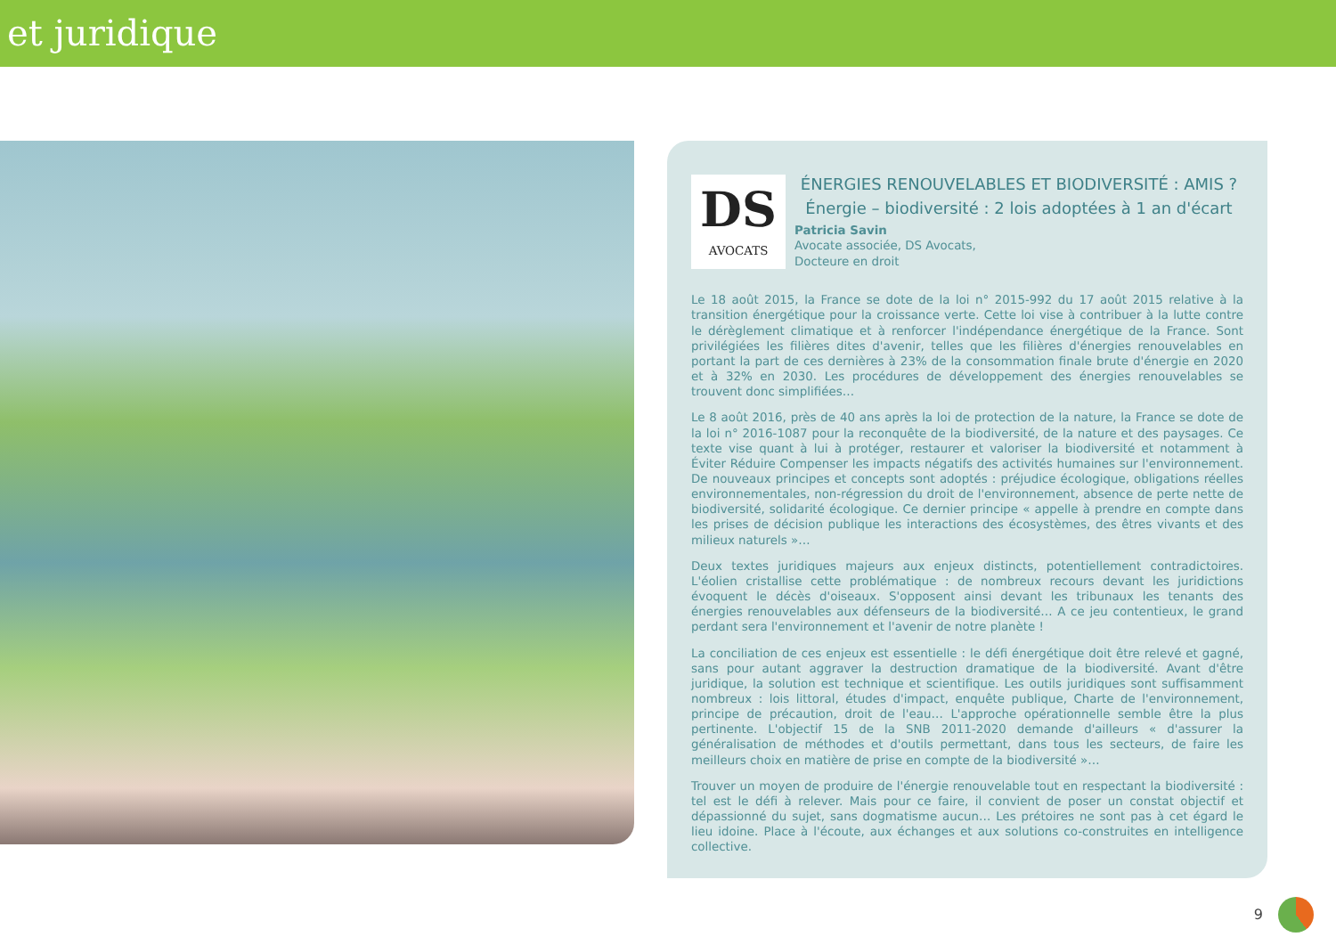et juridique
DS
AVOCATS
ÉNERGIES RENOUVELABLES ET BIODIVERSITÉ : AMIS ?
Énergie – biodiversité : 2 lois adoptées à 1 an d'écart
Patricia Savin
Avocate associée, DS Avocats,
Docteure en droit
Le 18 août 2015, la France se dote de la loi n° 2015-992 du 17 août 2015 relative à la transition énergétique pour la croissance verte. Cette loi vise à contribuer à la lutte contre le dérèglement climatique et à renforcer l'indépendance énergétique de la France. Sont privilégiées les filières dites d'avenir, telles que les filières d'énergies renouvelables en portant la part de ces dernières à 23% de la consommation finale brute d'énergie en 2020 et à 32% en 2030. Les procédures de développement des énergies renouvelables se trouvent donc simplifiées…
Le 8 août 2016, près de 40 ans après la loi de protection de la nature, la France se dote de la loi n° 2016-1087 pour la reconquête de la biodiversité, de la nature et des paysages. Ce texte vise quant à lui à protéger, restaurer et valoriser la biodiversité et notamment à Éviter Réduire Compenser les impacts négatifs des activités humaines sur l'environnement. De nouveaux principes et concepts sont adoptés : préjudice écologique, obligations réelles environnementales, non-régression du droit de l'environnement, absence de perte nette de biodiversité, solidarité écologique. Ce dernier principe « appelle à prendre en compte dans les prises de décision publique les interactions des écosystèmes, des êtres vivants et des milieux naturels »…
Deux textes juridiques majeurs aux enjeux distincts, potentiellement contradictoires. L'éolien cristallise cette problématique : de nombreux recours devant les juridictions évoquent le décès d'oiseaux. S'opposent ainsi devant les tribunaux les tenants des énergies renouvelables aux défenseurs de la biodiversité… A ce jeu contentieux, le grand perdant sera l'environnement et l'avenir de notre planète !
La conciliation de ces enjeux est essentielle : le défi énergétique doit être relevé et gagné, sans pour autant aggraver la destruction dramatique de la biodiversité. Avant d'être juridique, la solution est technique et scientifique. Les outils juridiques sont suffisamment nombreux : lois littoral, études d'impact, enquête publique, Charte de l'environnement, principe de précaution, droit de l'eau… L'approche opérationnelle semble être la plus pertinente. L'objectif 15 de la SNB 2011-2020 demande d'ailleurs « d'assurer la généralisation de méthodes et d'outils permettant, dans tous les secteurs, de faire les meilleurs choix en matière de prise en compte de la biodiversité »…
Trouver un moyen de produire de l'énergie renouvelable tout en respectant la biodiversité : tel est le défi à relever. Mais pour ce faire, il convient de poser un constat objectif et dépassionné du sujet, sans dogmatisme aucun… Les prétoires ne sont pas à cet égard le lieu idoine. Place à l'écoute, aux échanges et aux solutions co-construites en intelligence collective.
9